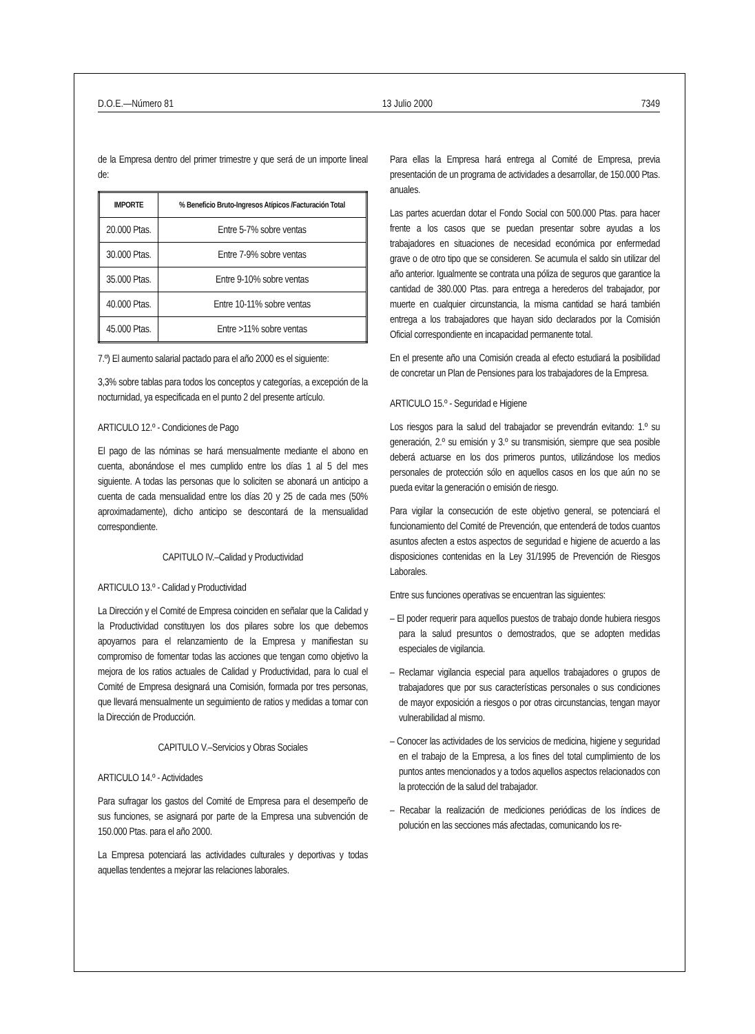D.O.E.—Número 81 13 Julio 2000 7349
de la Empresa dentro del primer trimestre y que será de un importe lineal de:
| IMPORTE | % Beneficio Bruto-Ingresos Atípicos /Facturación Total |
| --- | --- |
| 20.000 Ptas. | Entre 5-7% sobre ventas |
| 30.000 Ptas. | Entre 7-9% sobre ventas |
| 35.000 Ptas. | Entre 9-10% sobre ventas |
| 40.000 Ptas. | Entre 10-11% sobre ventas |
| 45.000 Ptas. | Entre >11% sobre ventas |
7.º) El aumento salarial pactado para el año 2000 es el siguiente:
3,3% sobre tablas para todos los conceptos y categorías, a excepción de la nocturnidad, ya especificada en el punto 2 del presente artículo.
ARTICULO 12.º - Condiciones de Pago
El pago de las nóminas se hará mensualmente mediante el abono en cuenta, abonándose el mes cumplido entre los días 1 al 5 del mes siguiente. A todas las personas que lo soliciten se abonará un anticipo a cuenta de cada mensualidad entre los días 20 y 25 de cada mes (50% aproximadamente), dicho anticipo se descontará de la mensualidad correspondiente.
CAPITULO IV.–Calidad y Productividad
ARTICULO 13.º - Calidad y Productividad
La Dirección y el Comité de Empresa coinciden en señalar que la Calidad y la Productividad constituyen los dos pilares sobre los que debemos apoyarnos para el relanzamiento de la Empresa y manifiestan su compromiso de fomentar todas las acciones que tengan como objetivo la mejora de los ratios actuales de Calidad y Productividad, para lo cual el Comité de Empresa designará una Comisión, formada por tres personas, que llevará mensualmente un seguimiento de ratios y medidas a tomar con la Dirección de Producción.
CAPITULO V.–Servicios y Obras Sociales
ARTICULO 14.º - Actividades
Para sufragar los gastos del Comité de Empresa para el desempeño de sus funciones, se asignará por parte de la Empresa una subvención de 150.000 Ptas. para el año 2000.
La Empresa potenciará las actividades culturales y deportivas y todas aquellas tendentes a mejorar las relaciones laborales.
Para ellas la Empresa hará entrega al Comité de Empresa, previa presentación de un programa de actividades a desarrollar, de 150.000 Ptas. anuales.
Las partes acuerdan dotar el Fondo Social con 500.000 Ptas. para hacer frente a los casos que se puedan presentar sobre ayudas a los trabajadores en situaciones de necesidad económica por enfermedad grave o de otro tipo que se consideren. Se acumula el saldo sin utilizar del año anterior. Igualmente se contrata una póliza de seguros que garantice la cantidad de 380.000 Ptas. para entrega a herederos del trabajador, por muerte en cualquier circunstancia, la misma cantidad se hará también entrega a los trabajadores que hayan sido declarados por la Comisión Oficial correspondiente en incapacidad permanente total.
En el presente año una Comisión creada al efecto estudiará la posibilidad de concretar un Plan de Pensiones para los trabajadores de la Empresa.
ARTICULO 15.º - Seguridad e Higiene
Los riesgos para la salud del trabajador se prevendrán evitando: 1.º su generación, 2.º su emisión y 3.º su transmisión, siempre que sea posible deberá actuarse en los dos primeros puntos, utilizándose los medios personales de protección sólo en aquellos casos en los que aún no se pueda evitar la generación o emisión de riesgo.
Para vigilar la consecución de este objetivo general, se potenciará el funcionamiento del Comité de Prevención, que entenderá de todos cuantos asuntos afecten a estos aspectos de seguridad e higiene de acuerdo a las disposiciones contenidas en la Ley 31/1995 de Prevención de Riesgos Laborales.
Entre sus funciones operativas se encuentran las siguientes:
– El poder requerir para aquellos puestos de trabajo donde hubiera riesgos para la salud presuntos o demostrados, que se adopten medidas especiales de vigilancia.
– Reclamar vigilancia especial para aquellos trabajadores o grupos de trabajadores que por sus características personales o sus condiciones de mayor exposición a riesgos o por otras circunstancias, tengan mayor vulnerabilidad al mismo.
– Conocer las actividades de los servicios de medicina, higiene y seguridad en el trabajo de la Empresa, a los fines del total cumplimiento de los puntos antes mencionados y a todos aquellos aspectos relacionados con la protección de la salud del trabajador.
– Recabar la realización de mediciones periódicas de los índices de polución en las secciones más afectadas, comunicando los re-